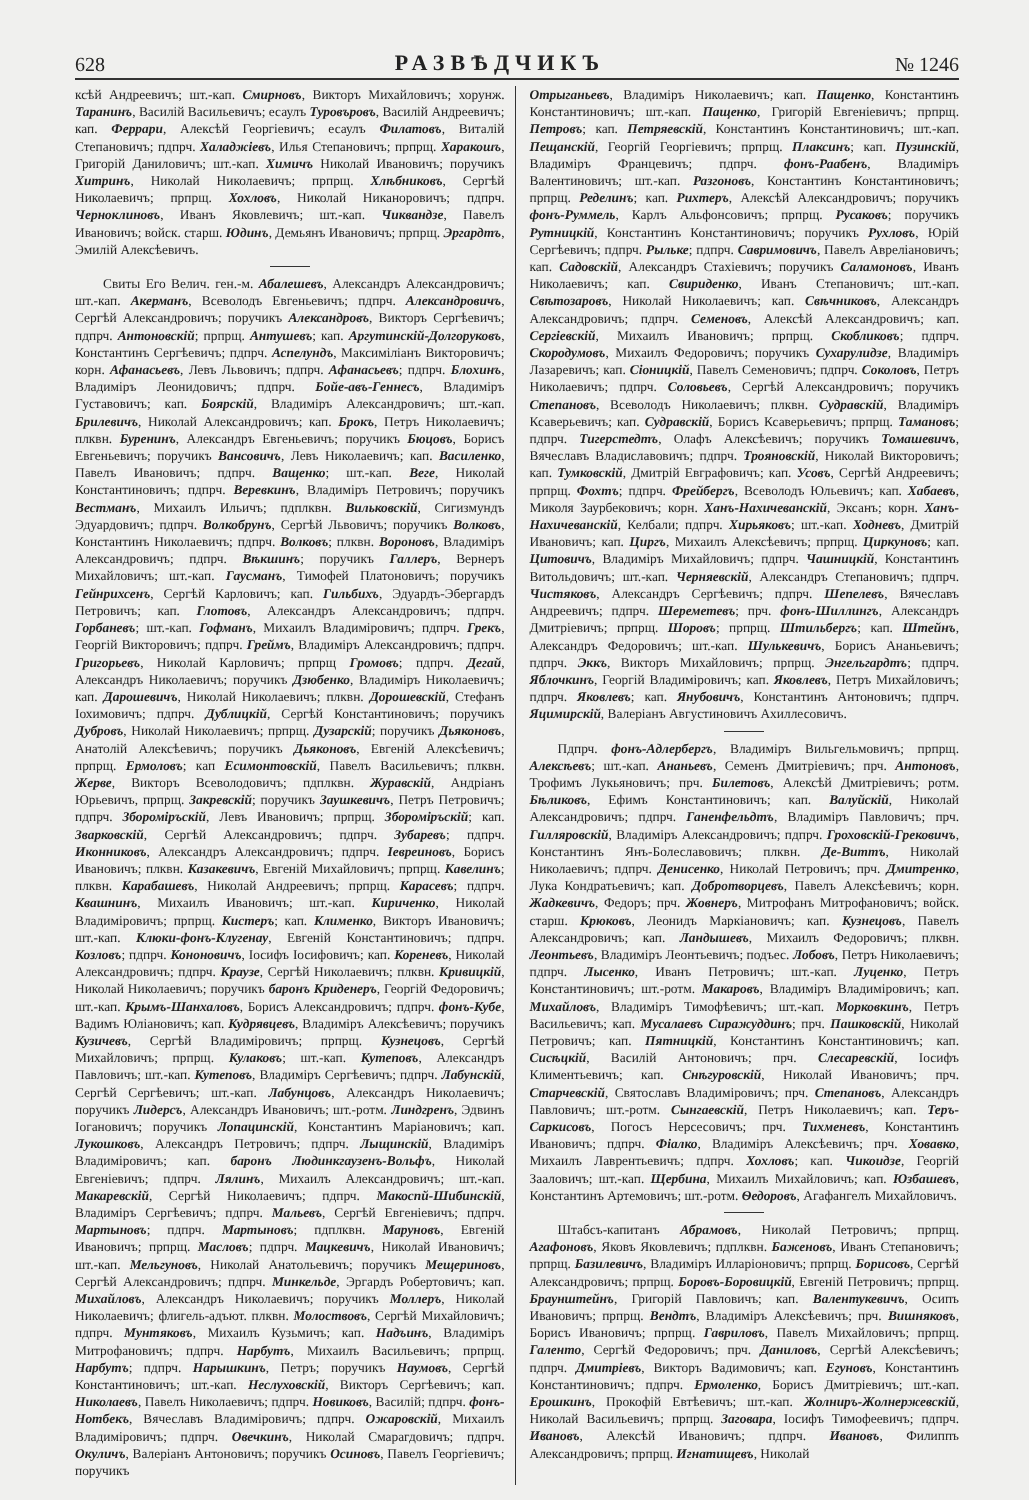628 РАЗВѢДЧИКЪ № 1246
ксѣй Андреевичъ; шт.-кап. Смирновъ, Викторъ Михайловичъ; хорунж. Таранинъ, Василій Васильевичъ; есаулъ Туровъровъ, Василій Андреевичъ; кап. Феррари, Алексѣй Георгіевичъ; есаулъ Филатовъ, Виталій Степановичъ; пдпрч. Халаджіевъ, Илья Степановичъ; прпрщ. Харакошъ, Григорій Даниловичъ; шт.-кап. Химичъ Николай Ивановичъ; поручикъ Хитринъ, Николай Николаевичъ; прпрщ. Хлѣбниковъ, Сергѣй Николаевичъ; прпрщ. Хохловъ, Николай Никаноровичъ; пдпрч. Черноклиновъ, Иванъ Яковлевичъ; шт.-кап. Чиквандзе, Павелъ Ивановичъ; войск. старш. Юдинъ, Демьянъ Ивановичъ; прпрщ. Эргардтъ, Эмилій Алексѣевичъ.
Свиты Его Велич. ген.-м. Абалешевъ, Александръ Александровичъ; шт.-кап. Акерманъ, Всеволодъ Евгеньевичъ; пдпрч. Александровичъ, Сергѣй Александровичъ; поручикъ Александровъ, Викторъ Сергѣевичъ; пдпрч. Антоновскій; прпрщ. Антушевъ; кап. Аргутинскій-Долгоруковъ, Константинъ Сергѣевичъ; пдпрч. Аспелундъ, Максиміліанъ Викторовичъ; корн. Афанасьевъ, Левъ Львовичъ; пдпрч. Афанасьевъ; пдпрч. Блохинъ, Владиміръ Леонидовичъ; пдпрч. Бойе-авъ-Геннесъ, Владиміръ Густавовичъ; кап. Боярскій, Владиміръ Александровичъ; шт.-кап. Брилевичъ, Николай Александровичъ; кап. Брокъ, Петръ Николаевичъ; плквн. Буренинъ, Александръ Евгеньевичъ; поручикъ Бюцовъ, Борисъ Евгеньевичъ; поручикъ Вансовичъ, Левъ Николаевичъ; кап. Василенко, Павелъ Ивановичъ; пдпрч. Ващенко; шт.-кап. Веге, Николай Константиновичъ; пдпрч. Веревкинъ, Владиміръ Петровичъ; поручикъ Вестманъ, Михаилъ Ильичъ; пдплквн. Вильковскій, Сигизмундъ Эдуардовичъ; пдпрч. Волкобрунъ, Сергѣй Львовичъ; поручикъ Волковъ, Константинъ Николаевичъ; пдпрч. Волковъ; плквн. Вороновъ, Владиміръ Александровичъ; пдпрч. Вѣкшинъ; поручикъ Галлеръ, Вернеръ Михайловичъ; шт.-кап. Гаусманъ, Тимофей Платоновичъ; поручикъ Гейнрихсенъ, Сергѣй Карловичъ; кап. Гильбихъ, Эдуардъ-Эбергардъ Петровичъ; кап. Глотовъ, Александръ Александровичъ; пдпрч. Горбаневъ; шт.-кап. Гофманъ, Михаилъ Владиміровичъ; пдпрч. Грекъ, Георгій Викторовичъ; пдпрч. Греймъ, Владиміръ Александровичъ; пдпрч. Григорьевъ, Николай Карловичъ; прпрщ Громовъ; пдпрч. Дегай, Александръ Николаевичъ; поручикъ Дзюбенко, Владиміръ Николаевичъ; кап. Дарошевичъ, Николай Николаевичъ; плквн. Дорошевскій, Стефанъ Іохимовичъ; пдпрч. Дублицкій, Сергѣй Константиновичъ; поручикъ Дубровъ, Николай Николаевичъ; прпрщ. Дузарскій; поручикъ Дьяконовъ, Анатолій Алексѣевичъ; поручикъ Дьяконовъ, Евгеній Алексѣевичъ; прпрщ. Ермоловъ; кап Есимонтовскій, Павелъ Васильевичъ; плквн. Жерве, Викторъ Всеволодовичъ; пдплквн. Журавскій, Андріанъ Юрьевичъ, прпрщ. Закревскій; поручикъ Заушкевичъ, Петръ Петровичъ; пдпрч. Збороміръскій, Левъ Ивановичъ; прпрщ. Збороміръскій; кап. Зварковскій, Сергѣй Александровичъ; пдпрч. Зубаревъ; пдпрч. Иконниковъ, Александръ Александровичъ; пдпрч. Іевреиновъ, Борисъ Ивановичъ; плквн. Казакевичъ, Евгеній Михайловичъ; прпрщ. Кавелинъ; плквн. Карабашевъ, Николай Андреевичъ; прпрщ. Карасевъ; пдпрч. Квашнинъ, Михаилъ Ивановичъ; шт.-кап. Кириченко, Николай Владиміровичъ; прпрщ. Кистеръ; кап. Клименко, Викторъ Ивановичъ; шт.-кап. Клюки-фонъ-Клугенау, Евгеній Константиновичъ; пдпрч. Козловъ; пдпрч. Кононовичъ, Іосифъ Іосифовичъ; кап. Кореневъ, Николай Александровичъ; пдпрч. Краузе, Сергѣй Николаевичъ; плквн. Кривицкій, Николай Николаевичъ; поручикъ баронъ Криденеръ, Георгій Федоровичъ; шт.-кап. Крымъ-Шанхаловъ, Борисъ Александровичъ; пдпрч. фонъ-Кубе, Вадимъ Юліановичъ; кап. Кудрявцевъ, Владиміръ Алексѣевичъ; поручикъ Кузичевъ, Сергѣй Владиміровичъ; прпрщ. Кузнецовъ, Сергѣй Михайловичъ; прпрщ. Кулаковъ; шт.-кап. Кутеповъ, Александръ Павловичъ; шт.-кап. Кутеповъ, Владиміръ Сергѣевичъ; пдпрч. Лабунскій, Сергѣй Сергѣевичъ; шт.-кап. Лабунцовъ, Александръ Николаевичъ; поручикъ Лидерсъ, Александръ Ивановичъ; шт.-ротм. Линдгренъ, Эдвинъ Іогановичъ; поручикъ Лопацинскій, Константинъ Маріановичъ; кап. Лукошковъ, Александръ Петровичъ; пдпрч. Лыщинскій, Владиміръ Владиміровичъ; кап. баронъ Людинкгаузенъ-Вольфъ, Николай Евгеніевичъ; пдпрч. Лялинъ, Михаилъ Александровичъ; шт.-кап. Макаревскій, Сергѣй Николаевичъ; пдпрч. Макоспй-Шибинскій, Владиміръ Сергѣевичъ; пдпрч. Мальевъ, Сергѣй Евгеніевичъ; пдпрч. Мартыновъ; пдпрч. Мартыновъ; пдплквн. Маруновъ, Евгеній Ивановичъ; прпрщ. Масловъ; пдпрч. Мацкевичъ, Николай Ивановичъ; шт.-кап. Мельгуновъ, Николай Анатольевичъ; поручикъ Мещериновъ, Сергѣй Александровичъ; пдпрч. Минкельде, Эргардъ Робертовичъ; кап. Михайловъ, Александръ Николаевичъ; поручикъ Моллеръ, Николай Николаевичъ; флигель-адъют. плквн. Молоствовъ, Сергѣй Михайловичъ; пдпрч. Мунтяковъ, Михаилъ Кузьмичъ; кап. Надъинъ, Владиміръ Митрофановичъ; пдпрч. Нарбутъ, Михаилъ Васильевичъ; прпрщ. Нарбутъ; пдпрч. Нарышкинъ, Петръ; поручикъ Наумовъ, Сергѣй Константиновичъ; шт.-кап. Неслуховскій, Викторъ Сергѣевичъ; кап. Николаевъ, Павелъ Николаевичъ; пдпрч. Новиковъ, Василій; пдпрч. фонъ-Нотбекъ, Вячеславъ Владиміровичъ; пдпрч. Ожаровскій, Михаилъ Владиміровичъ; пдпрч. Овечкинъ, Николай Смарагдовичъ; пдпрч. Окуличъ, Валеріанъ Антоновичъ; поручикъ Осиновъ, Павелъ Георгіевичъ; поручикъ
Отрыганьевъ, Владиміръ Николаевичъ; кап. Пащенко, Константинъ Константиновичъ; шт.-кап. Пащенко, Григорій Евгеніевичъ; прпрщ. Петровъ; кап. Петряевскій, Константинъ Константиновичъ; шт.-кап. Пещанскій, Георгій Георгіевичъ; прпрщ. Плаксинъ; кап. Пузинскій, Владиміръ Францевичъ; пдпрч. фонъ-Раабенъ, Владиміръ Валентиновичъ; шт.-кап. Разгоновъ, Константинъ Константиновичъ; прпрщ. Ределинъ; кап. Рихтеръ, Алексѣй Александровичъ; поручикъ фонъ-Руммель, Карлъ Альфонсовичъ; прпрщ. Русаковъ; поручикъ Рутницкій, Константинъ Константиновичъ; поручикъ Рухловъ, Юрій Сергѣевичъ; пдпрч. Рыльке; пдпрч. Савримовичъ, Павелъ Авреліановичъ; кап. Садовскій, Александръ Стахіевичъ; поручикъ Саламоновъ, Иванъ Николаевичъ; кап. Свириденко, Иванъ Степановичъ; шт.-кап. Свѣтозаровъ, Николай Николаевичъ; кап. Свѣчниковъ, Александръ Александровичъ; пдпрч. Семеновъ, Алексѣй Александровичъ; кап. Сергіевскій, Михаилъ Ивановичъ; прпрщ. Скобликовъ; пдпрч. Скородумовъ, Михаилъ Федоровичъ; поручикъ Сухарулидзе, Владиміръ Лазаревичъ; кап. Сіоницкій, Павелъ Семеновичъ; пдпрч. Соколовъ, Петръ Николаевичъ; пдпрч. Соловьевъ, Сергѣй Александровичъ; поручикъ Степановъ, Всеволодъ Николаевичъ; плквн. Судравскій, Владиміръ Ксаверьевичъ; кап. Судравскій, Борисъ Ксаверьевичъ; прпрщ. Тамановъ; пдпрч. Тигерстедтъ, Олафъ Алексѣевичъ; поручикъ Томашевичъ, Вячеславъ Владиславовичъ; пдпрч. Трояновскій, Николай Викторовичъ; кап. Тумковскій, Дмитрій Евграфовичъ; кап. Усовъ, Сергѣй Андреевичъ; прпрщ. Фохтъ; пдпрч. Фрейбергъ, Всеволодъ Юльевичъ; кап. Хабаевъ, Миколя Заурбековичъ; корн. Ханъ-Нахичеванскій, Эксанъ; корн. Ханъ-Нахичеванскій, Келбали; пдпрч. Хирьяковъ; шт.-кап. Ходневъ, Дмитрій Ивановичъ; кап. Циргъ, Михаилъ Алексѣевичъ; прпрщ. Циркуновъ; кап. Цитовичъ, Владиміръ Михайловичъ; пдпрч. Чашницкій, Константинъ Витольдовичъ; шт.-кап. Черняевскій, Александръ Степановичъ; пдпрч. Чистяковъ, Александръ Сергѣевичъ; пдпрч. Шепелевъ, Вячеславъ Андреевичъ; пдпрч. Шереметевъ; прч. фонъ-Шиллингъ, Александръ Дмитріевичъ; прпрщ. Шоровъ; прпрщ. Штильбергъ; кап. Штейнъ, Александръ Федоровичъ; шт.-кап. Шулькевичъ, Борисъ Ананьевичъ; пдпрч. Эккъ, Викторъ Михайловичъ; прпрщ. Энгельгардтъ; пдпрч. Яблочкинъ, Георгій Владиміровичъ; кап. Яковлевъ, Петръ Михайловичъ; пдпрч. Яковлевъ; кап. Янубовичъ, Константинъ Антоновичъ; пдпрч. Яцимирскій, Валеріанъ Августиновичъ Ахиллесовичъ.
Пдпрч. фонъ-Адлербергъ, Владиміръ Вильгельмовичъ; прпрщ. Алексѣевъ; шт.-кап. Ананьевъ, Семенъ Дмитріевичъ; прч. Антоновъ, Трофимъ Лукьяновичъ; прч. Билетовъ, Алексѣй Дмитріевичъ; ротм. Бѣликовъ, Ефимъ Константиновичъ; кап. Валуйскій, Николай Александровичъ; пдпрч. Ганенфельдтъ, Владиміръ Павловичъ; прч. Гилляровскій, Владиміръ Александровичъ; пдпрч. Гроховскій-Грековичъ, Константинъ Янъ-Болеславовичъ; плквн. Де-Виттъ, Николай Николаевичъ; пдпрч. Денисенко, Николай Петровичъ; прч. Дмитренко, Лука Кондратьевичъ; кап. Добротворцевъ, Павелъ Алексѣевичъ; корн. Жадкевичъ, Федоръ; прч. Жовнеръ, Митрофанъ Митрофановичъ; войск. старш. Крюковъ, Леонидъ Маркіановичъ; кап. Кузнецовъ, Павелъ Александровичъ; кап. Ландышевъ, Михаилъ Федоровичъ; плквн. Леонтьевъ, Владиміръ Леонтьевичъ; подъес. Лобовъ, Петръ Николаевичъ; пдпрч. Лысенко, Иванъ Петровичъ; шт.-кап. Луценко, Петръ Константиновичъ; шт.-ротм. Макаровъ, Владиміръ Владиміровичъ; кап. Михайловъ, Владиміръ Тимофѣевичъ; шт.-кап. Морковкинъ, Петръ Васильевичъ; кап. Мусалаевъ Сиражуддинъ; прч. Пашковскій, Николай Петровичъ; кап. Пятницкій, Константинъ Константиновичъ; кап. Сисѣцкій, Василій Антоновичъ; прч. Слесаревскій, Іосифъ Климентьевичъ; кап. Снѣгуровскій, Николай Ивановичъ; прч. Старчевскій, Святославъ Владиміровичъ; прч. Степановъ, Александръ Павловичъ; шт.-ротм. Сынгаевскій, Петръ Николаевичъ; кап. Теръ-Саркисовъ, Погосъ Нерсесовичъ; прч. Тихменевъ, Константинъ Ивановичъ; пдпрч. Фіалко, Владиміръ Алексѣевичъ; прч. Ховавко, Михаилъ Лаврентьевичъ; пдпрч. Хохловъ; кап. Чикоидзе, Георгій Зааловичъ; шт.-кап. Щербина, Михаилъ Михайловичъ; кап. Юзбашевъ, Константинъ Артемовичъ; шт.-ротм. Ѳедоровъ, Агафангелъ Михайловичъ.
Штабсъ-капитанъ Абрамовъ, Николай Петровичъ; прпрщ. Агафоновъ, Яковъ Яковлевичъ; пдплквн. Баженовъ, Иванъ Степановичъ; прпрщ. Базилевичъ, Владиміръ Илларіоновичъ; прпрщ. Борисовъ, Сергѣй Александровичъ; прпрщ. Боровъ-Боровицкій, Евгеній Петровичъ; прпрщ. Браунштейнъ, Григорій Павловичъ; кап. Валентукевичъ, Осипъ Ивановичъ; прпрщ. Вендтъ, Владиміръ Алексѣевичъ; прч. Вишняковъ, Борисъ Ивановичъ; прпрщ. Гавриловъ, Павелъ Михайловичъ; прпрщ. Галенто, Сергѣй Федоровичъ; прч. Даниловъ, Сергѣй Алексѣевичъ; пдпрч. Дмитріевъ, Викторъ Вадимовичъ; кап. Егуновъ, Константинъ Константиновичъ; пдпрч. Ермоленко, Борисъ Дмитріевичъ; шт.-кап. Ерошкинъ, Прокофій Евтѣевичъ; шт.-кап. Жолниръ-Жолнержевскій, Николай Васильевичъ; прпрщ. Заговара, Іосифъ Тимофеевичъ; пдпрч. Ивановъ, Алексѣй Ивановичъ; пдпрч. Ивановъ, Филиппъ Александровичъ; прпрщ. Игнатищевъ, Николай